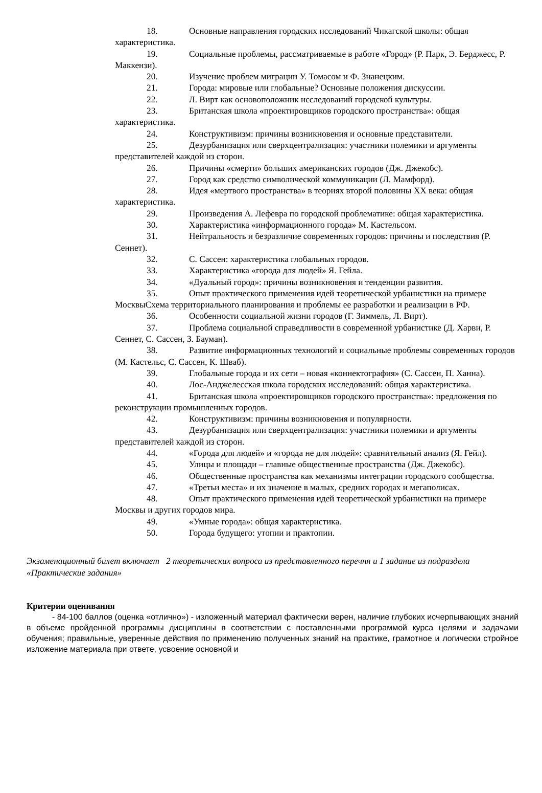18. Основные направления городских исследований Чикагской школы: общая характеристика.
19. Социальные проблемы, рассматриваемые в работе «Город» (Р. Парк, Э. Берджесс, Р. Маккензи).
20. Изучение проблем миграции У. Томасом и Ф. Знанецким.
21. Города: мировые или глобальные? Основные положения дискуссии.
22. Л. Вирт как основоположник исследований городской культуры.
23. Британская школа «проектировщиков городского пространства»: общая характеристика.
24. Конструктивизм: причины возникновения и основные представители.
25. Дезурбанизация или сверхцентрализация: участники полемики и аргументы представителей каждой из сторон.
26. Причины «смерти» больших американских городов (Дж. Джекобс).
27. Город как средство символической коммуникации (Л. Мамфорд).
28. Идея «мертвого пространства» в теориях второй половины XX века: общая характеристика.
29. Произведения А. Лефевра по городской проблематике: общая характеристика.
30. Характеристика «информационного города» М. Кастельсом.
31. Нейтральность и безразличие современных городов: причины и последствия (Р. Сеннет).
32. С. Сассен: характеристика глобальных городов.
33. Характеристика «города для людей» Я. Гейла.
34. «Дуальный город»: причины возникновения и тенденции развития.
35. Опыт практического применения идей теоретической урбанистики на примере МосквыСхема территориального планирования и проблемы ее разработки и реализации в РФ.
36. Особенности социальной жизни городов (Г. Зиммель, Л. Вирт).
37. Проблема социальной справедливости в современной урбанистике (Д. Харви, Р. Сеннет, С. Сассен, З. Бауман).
38. Развитие информационных технологий и социальные проблемы современных городов (М. Кастельс, С. Сассен, К. Шваб).
39. Глобальные города и их сети – новая «коннектография» (С. Сассен, П. Ханна).
40. Лос-Анджелесская школа городских исследований: общая характеристика.
41. Британская школа «проектировщиков городского пространства»: предложения по реконструкции промышленных городов.
42. Конструктивизм: причины возникновения и популярности.
43. Дезурбанизация или сверхцентрализация: участники полемики и аргументы представителей каждой из сторон.
44. «Города для людей» и «города не для людей»: сравнительный анализ (Я. Гейл).
45. Улицы и площади – главные общественные пространства (Дж. Джекобс).
46. Общественные пространства как механизмы интеграции городского сообщества.
47. «Третьи места» и их значение в малых, средних городах и мегаполисах.
48. Опыт практического применения идей теоретической урбанистики на примере Москвы и других городов мира.
49. «Умные города»: общая характеристика.
50. Города будущего: утопии и практопии.
Экзаменационный билет включает 2 теоретических вопроса из представленного перечня и 1 задание из подраздела «Практические задания»
Критерии оценивания
- 84-100 баллов (оценка «отлично») - изложенный материал фактически верен, наличие глубоких исчерпывающих знаний в объеме пройденной программы дисциплины в соответствии с поставленными программой курса целями и задачами обучения; правильные, уверенные действия по применению полученных знаний на практике, грамотное и логически стройное изложение материала при ответе, усвоение основной и